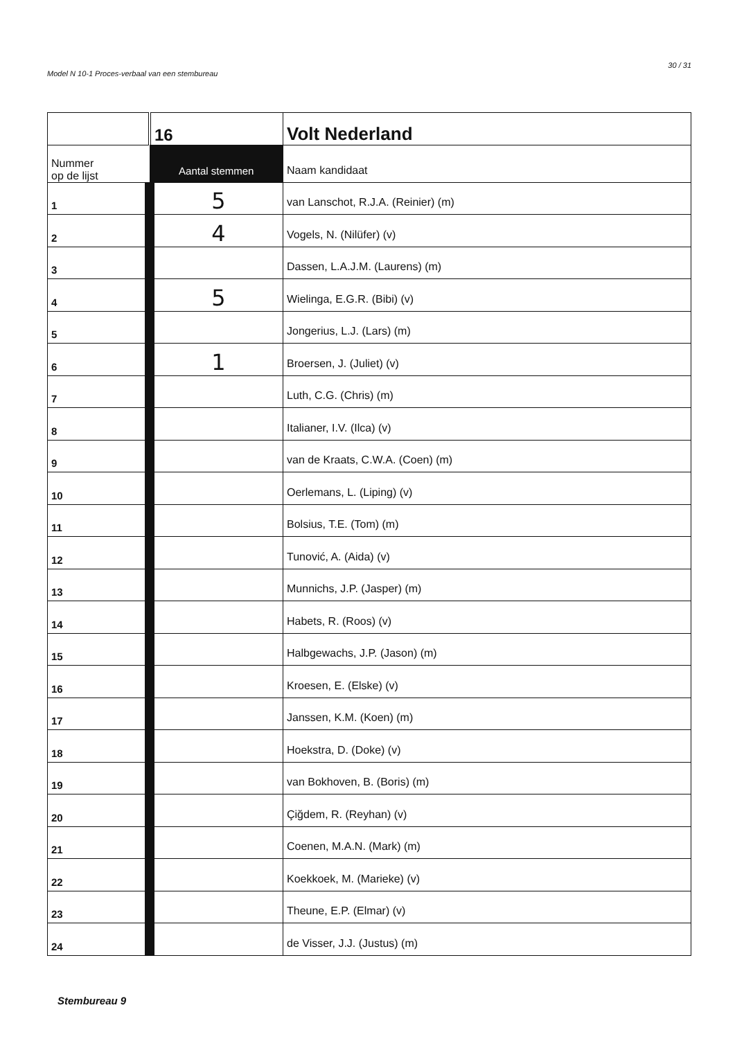30 / 31
Model N 10-1 Proces-verbaal van een stembureau
| | 16 | Volt Nederland |
| Nummer op de lijst | Aantal stemmen | Naam kandidaat |
| 1 | 5 | van Lanschot, R.J.A. (Reinier) (m) |
| 2 | 4 | Vogels, N. (Nilüfer) (v) |
| 3 | | Dassen, L.A.J.M. (Laurens) (m) |
| 4 | 5 | Wielinga, E.G.R. (Bibi) (v) |
| 5 | | Jongerius, L.J. (Lars) (m) |
| 6 | 1 | Broersen, J. (Juliet) (v) |
| 7 | | Luth, C.G. (Chris) (m) |
| 8 | | Italianer, I.V. (Ilca) (v) |
| 9 | | van de Kraats, C.W.A. (Coen) (m) |
| 10 | | Oerlemans, L. (Liping) (v) |
| 11 | | Bolsius, T.E. (Tom) (m) |
| 12 | | Tunović, A. (Aida) (v) |
| 13 | | Munnichs, J.P. (Jasper) (m) |
| 14 | | Habets, R. (Roos) (v) |
| 15 | | Halbgewachs, J.P. (Jason) (m) |
| 16 | | Kroesen, E. (Elske) (v) |
| 17 | | Janssen, K.M. (Koen) (m) |
| 18 | | Hoekstra, D. (Doke) (v) |
| 19 | | van Bokhoven, B. (Boris) (m) |
| 20 | | Çiğdem, R. (Reyhan) (v) |
| 21 | | Coenen, M.A.N. (Mark) (m) |
| 22 | | Koekkoek, M. (Marieke) (v) |
| 23 | | Theune, E.P. (Elmar) (v) |
| 24 | | de Visser, J.J. (Justus) (m) |
Stembureau 9